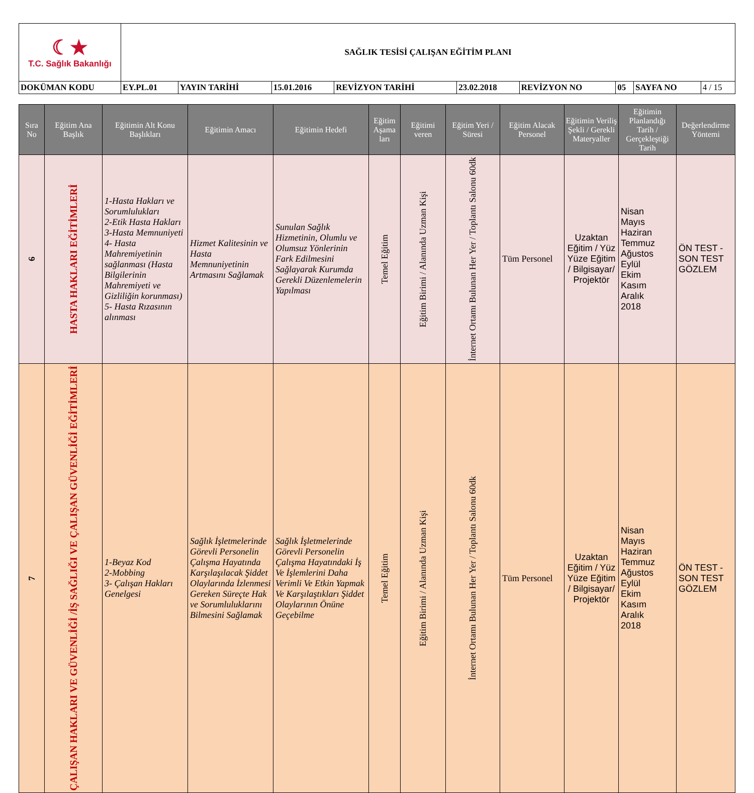| ☾★ T.C. Sağlık Bakanlığı | SAĞLIK TESİSİ ÇALIŞAN EĞİTİM PLANI | | | | | | | | |
| DOKÜMAN KODU | EY.PL.01 | YAYIN TARİHİ | 15.01.2016 | REVİZYON TARİHİ | 23.02.2018 | REVİZYON NO | 05 | SAYFA NO | 4 / 15 |
| Sıra No | Eğitim Ana Başlık | Eğitimin Alt Konu Başlıkları | Eğitimin Amacı | Eğitimin Hedefi | Eğitim Aşama ları | Eğitimi veren | Eğitim Yeri / Süresi | Eğitim Alacak Personel | Eğitimin Veriliş Şekli / Gerekli Materyaller | Eğitimin Planlandığı Tarih / Gerçekleştiği Tarih | Değerlendirme Yöntemi |
| --- | --- | --- | --- | --- | --- | --- | --- | --- | --- | --- | --- |
| 6 | HASTA HAKLARI EĞİTİMLERİ | 1-Hasta Hakları ve Sorumlulukları 2-Etik Hasta Hakları 3-Hasta Memnuniyeti 4- Hasta Mahremiyetinin sağlanması (Hasta Bilgilerinin Mahremiyeti ve Gizliliğin korunması) 5- Hasta Rızasının alınması | Hizmet Kalitesinin ve Hasta Memnuniyetinin Artmasını Sağlamak | Sunulan Sağlık Hizmetinin, Olumlu ve Olumsuz Yönlerinin Fark Edilmesini Sağlayarak Kurumda Gerekli Düzenlemelerin Yapılması | Temel Eğitim | Eğitim Birimi / Alanında Uzman Kişi | İnternet Ortamı Bulunan Her Yer / Toplantı Salonu 60dk | Tüm Personel | Uzaktan Eğitim / Yüz Yüze Eğitim / Bilgisayar/ Projektör | Nisan Mayıs Haziran Temmuz Ağustos Eylül Ekim Kasım Aralık 2018 | ÖN TEST - SON TEST GÖZLEM |
| 7 | ÇALIŞAN HAKLARI VE GÜVENLİĞİ /İŞ SAĞLIĞI VE ÇALIŞAN GÜVENLİĞİ EĞİTİMLERİ | 1-Beyaz Kod 2-Mobbing 3- Çalışan Hakları Genelgesi | Sağlık İşletmelerinde Görevli Personelin Çalışma Hayatında Karşılaşılacak Şiddet Olaylarında İzlenmesi Gereken Süreçte Hak ve Sorumluluklarını Bilmesini Sağlamak | Sağlık İşletmelerinde Görevli Personelin Çalışma Hayatındaki İş Ve İşlemlerini Daha Verimli Ve Etkin Yapmak Ve Karşılaştıkları Şiddet Olaylarının Önüne Geçebilme | Temel Eğitim | Eğitim Birimi / Alanında Uzman Kişi | İnternet Ortamı Bulunan Her Yer / Toplantı Salonu 60dk | Tüm Personel | Uzaktan Eğitim / Yüz Yüze Eğitim / Bilgisayar/ Projektör | Nisan Mayıs Haziran Temmuz Ağustos Eylül Ekim Kasım Aralık 2018 | ÖN TEST - SON TEST GÖZLEM |